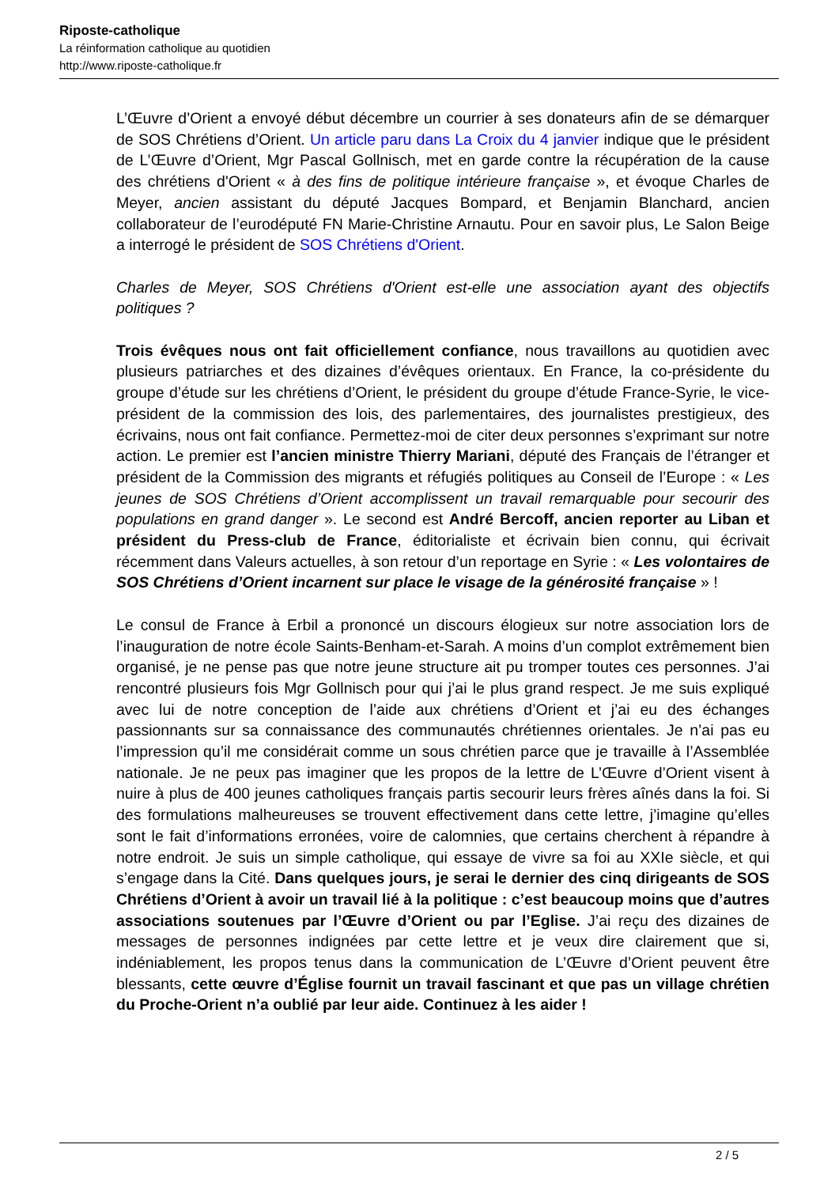Riposte-catholique
La réinformation catholique au quotidien
http://www.riposte-catholique.fr
L’Œuvre d’Orient a envoyé début décembre un courrier à ses donateurs afin de se démarquer de SOS Chrétiens d’Orient. Un article paru dans La Croix du 4 janvier indique que le président de L’Œuvre d’Orient, Mgr Pascal Gollnisch, met en garde contre la récupération de la cause des chrétiens d'Orient « à des fins de politique intérieure française », et évoque Charles de Meyer, ancien assistant du député Jacques Bompard, et Benjamin Blanchard, ancien collaborateur de l’eurodéputé FN Marie-Christine Arnautu. Pour en savoir plus, Le Salon Beige a interrogé le président de SOS Chrétiens d'Orient.
Charles de Meyer, SOS Chrétiens d'Orient est-elle une association ayant des objectifs politiques ?
Trois évêques nous ont fait officiellement confiance, nous travaillons au quotidien avec plusieurs patriarches et des dizaines d’évêques orientaux. En France, la co-présidente du groupe d’étude sur les chrétiens d’Orient, le président du groupe d’étude France-Syrie, le vice-président de la commission des lois, des parlementaires, des journalistes prestigieux, des écrivains, nous ont fait confiance. Permettez-moi de citer deux personnes s’exprimant sur notre action. Le premier est l’ancien ministre Thierry Mariani, député des Français de l’étranger et président de la Commission des migrants et réfugiés politiques au Conseil de l’Europe : « Les jeunes de SOS Chrétiens d’Orient accomplissent un travail remarquable pour secourir des populations en grand danger ». Le second est André Bercoff, ancien reporter au Liban et président du Press-club de France, éditorialiste et écrivain bien connu, qui écrivait récemment dans Valeurs actuelles, à son retour d’un reportage en Syrie : « Les volontaires de SOS Chrétiens d’Orient incarnent sur place le visage de la générosité française » !
Le consul de France à Erbil a prononcé un discours élogieux sur notre association lors de l’inauguration de notre école Saints-Benham-et-Sarah. A moins d’un complot extrêmement bien organisé, je ne pense pas que notre jeune structure ait pu tromper toutes ces personnes. J’ai rencontré plusieurs fois Mgr Gollnisch pour qui j’ai le plus grand respect. Je me suis expliqué avec lui de notre conception de l’aide aux chrétiens d’Orient et j’ai eu des échanges passionnants sur sa connaissance des communautés chrétiennes orientales. Je n’ai pas eu l’impression qu’il me considérait comme un sous chrétien parce que je travaille à l’Assemblée nationale. Je ne peux pas imaginer que les propos de la lettre de L’Œuvre d’Orient visent à nuire à plus de 400 jeunes catholiques français partis secourir leurs frères aînés dans la foi. Si des formulations malheureuses se trouvent effectivement dans cette lettre, j’imagine qu’elles sont le fait d’informations erronées, voire de calomnies, que certains cherchent à répandre à notre endroit. Je suis un simple catholique, qui essaye de vivre sa foi au XXIe siècle, et qui s’engage dans la Cité. Dans quelques jours, je serai le dernier des cinq dirigeants de SOS Chrétiens d’Orient à avoir un travail lié à la politique : c’est beaucoup moins que d’autres associations soutenues par l’Œuvre d’Orient ou par l’Eglise. J’ai reçu des dizaines de messages de personnes indignées par cette lettre et je veux dire clairement que si, indéniablement, les propos tenus dans la communication de L’Œuvre d’Orient peuvent être blessants, cette œuvre d’Église fournit un travail fascinant et que pas un village chrétien du Proche-Orient n’a oublié par leur aide. Continuez à les aider !
2 / 5